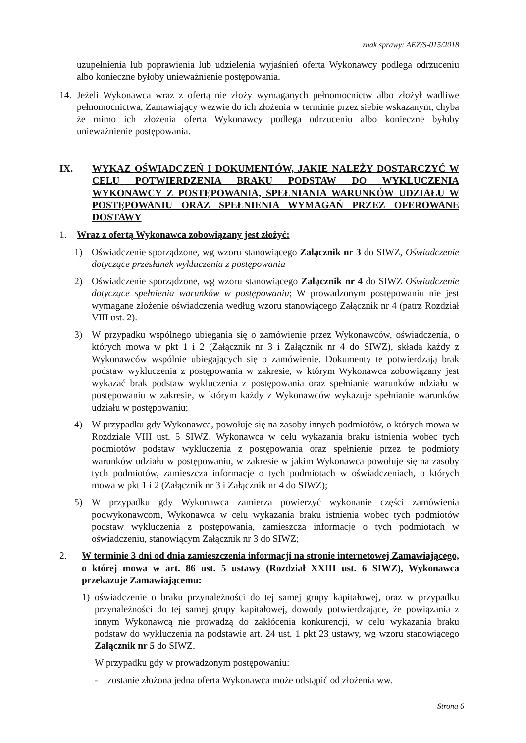znak sprawy: AEZ/S-015/2018
uzupełnienia lub poprawienia lub udzielenia wyjaśnień oferta Wykonawcy podlega odrzuceniu albo konieczne byłoby unieważnienie postępowania.
14. Jeżeli Wykonawca wraz z ofertą nie złoży wymaganych pełnomocnictw albo złożył wadliwe pełnomocnictwa, Zamawiający wezwie do ich złożenia w terminie przez siebie wskazanym, chyba że mimo ich złożenia oferta Wykonawcy podlega odrzuceniu albo konieczne byłoby unieważnienie postępowania.
IX. WYKAZ OŚWIADCZEŃ I DOKUMENTÓW, JAKIE NALEŻY DOSTARCZYĆ W CELU POTWIERDZENIA BRAKU PODSTAW DO WYKLUCZENIA WYKONAWCY Z POSTĘPOWANIA, SPEŁNIANIA WARUNKÓW UDZIAŁU W POSTĘPOWANIU ORAZ SPEŁNIENIA WYMAGAŃ PRZEZ OFEROWANE DOSTAWY
1. Wraz z ofertą Wykonawca zobowiązany jest złożyć:
1) Oświadczenie sporządzone, wg wzoru stanowiącego Załącznik nr 3 do SIWZ, Oświadczenie dotyczące przesłanek wykluczenia z postępowania
2) Oświadczenie sporządzone, wg wzoru stanowiącego Załącznik nr 4 do SIWZ Oświadczenie dotyczące spełnienia warunków w postępowaniu; W prowadzonym postępowaniu nie jest wymagane złożenie oświadczenia według wzoru stanowiącego Załącznik nr 4 (patrz Rozdział VIII ust. 2).
3) W przypadku wspólnego ubiegania się o zamówienie przez Wykonawców, oświadczenia, o których mowa w pkt 1 i 2 (Załącznik nr 3 i Załącznik nr 4 do SIWZ), składa każdy z Wykonawców wspólnie ubiegających się o zamówienie. Dokumenty te potwierdzają brak podstaw wykluczenia z postępowania w zakresie, w którym Wykonawca zobowiązany jest wykazać brak podstaw wykluczenia z postępowania oraz spełnianie warunków udziału w postępowaniu w zakresie, w którym każdy z Wykonawców wykazuje spełnianie warunków udziału w postępowaniu;
4) W przypadku gdy Wykonawca, powołuje się na zasoby innych podmiotów, o których mowa w Rozdziale VIII ust. 5 SIWZ, Wykonawca w celu wykazania braku istnienia wobec tych podmiotów podstaw wykluczenia z postępowania oraz spełnienie przez te podmioty warunków udziału w postępowaniu, w zakresie w jakim Wykonawca powołuje się na zasoby tych podmiotów, zamieszcza informacje o tych podmiotach w oświadczeniach, o których mowa w pkt 1 i 2 (Załącznik nr 3 i Załącznik nr 4 do SIWZ);
5) W przypadku gdy Wykonawca zamierza powierzyć wykonanie części zamówienia podwykonawcom, Wykonawca w celu wykazania braku istnienia wobec tych podmiotów podstaw wykluczenia z postępowania, zamieszcza informacje o tych podmiotach w oświadczeniu, stanowiącym Załącznik nr 3 do SIWZ;
2. W terminie 3 dni od dnia zamieszczenia informacji na stronie internetowej Zamawiającego, o której mowa w art. 86 ust. 5 ustawy (Rozdział XXIII ust. 6 SIWZ), Wykonawca przekazuje Zamawiającemu:
1) oświadczenie o braku przynależności do tej samej grupy kapitałowej, oraz w przypadku przynależności do tej samej grupy kapitałowej, dowody potwierdzające, że powiązania z innym Wykonawcą nie prowadzą do zakłócenia konkurencji, w celu wykazania braku podstaw do wykluczenia na podstawie art. 24 ust. 1 pkt 23 ustawy, wg wzoru stanowiącego Załącznik nr 5 do SIWZ.
W przypadku gdy w prowadzonym postępowaniu:
- zostanie złożona jedna oferta Wykonawca może odstąpić od złożenia ww.
Strona 6